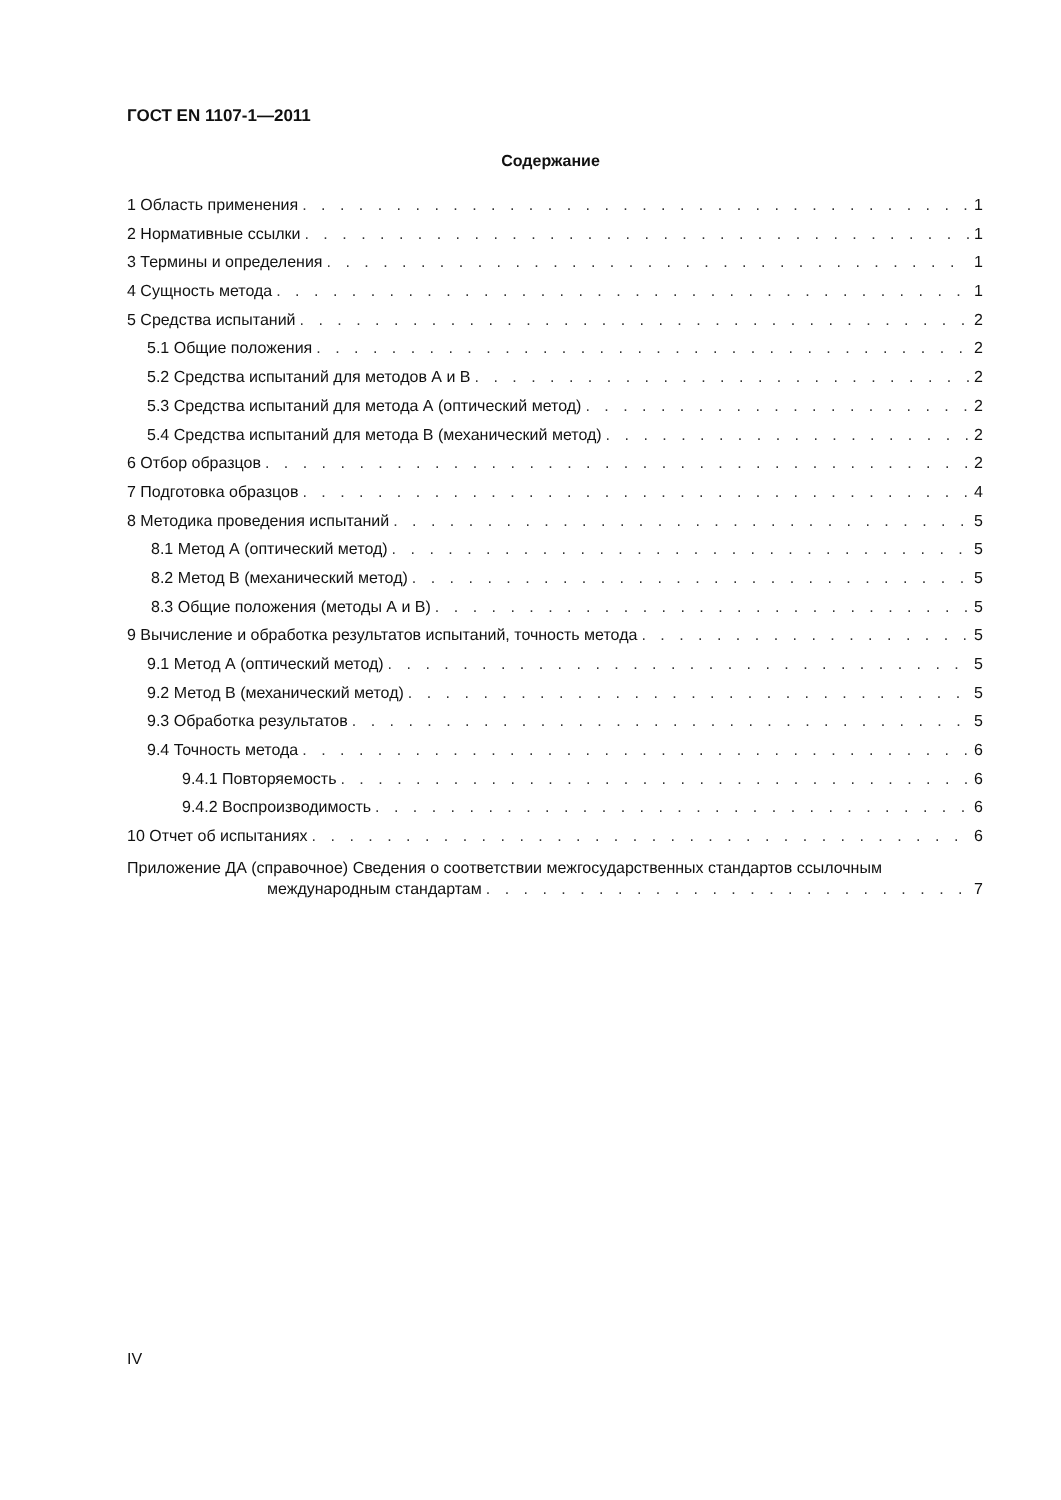ГОСТ EN 1107-1—2011
Содержание
1 Область применения 1
2 Нормативные ссылки 1
3 Термины и определения 1
4 Сущность метода 1
5 Средства испытаний 2
5.1 Общие положения 2
5.2 Средства испытаний для методов А и В 2
5.3 Средства испытаний для метода А (оптический метод) 2
5.4 Средства испытаний для метода В (механический метод) 2
6 Отбор образцов 2
7 Подготовка образцов 4
8 Методика проведения испытаний 5
8.1 Метод А (оптический метод) 5
8.2 Метод В (механический метод) 5
8.3 Общие положения (методы А и В) 5
9 Вычисление и обработка результатов испытаний, точность метода 5
9.1 Метод А (оптический метод) 5
9.2 Метод В (механический метод) 5
9.3 Обработка результатов 5
9.4 Точность метода 6
9.4.1 Повторяемость 6
9.4.2 Воспроизводимость 6
10 Отчет об испытаниях 6
Приложение ДА (справочное) Сведения о соответствии межгосударственных стандартов ссылочным
международным стандартам 7
IV